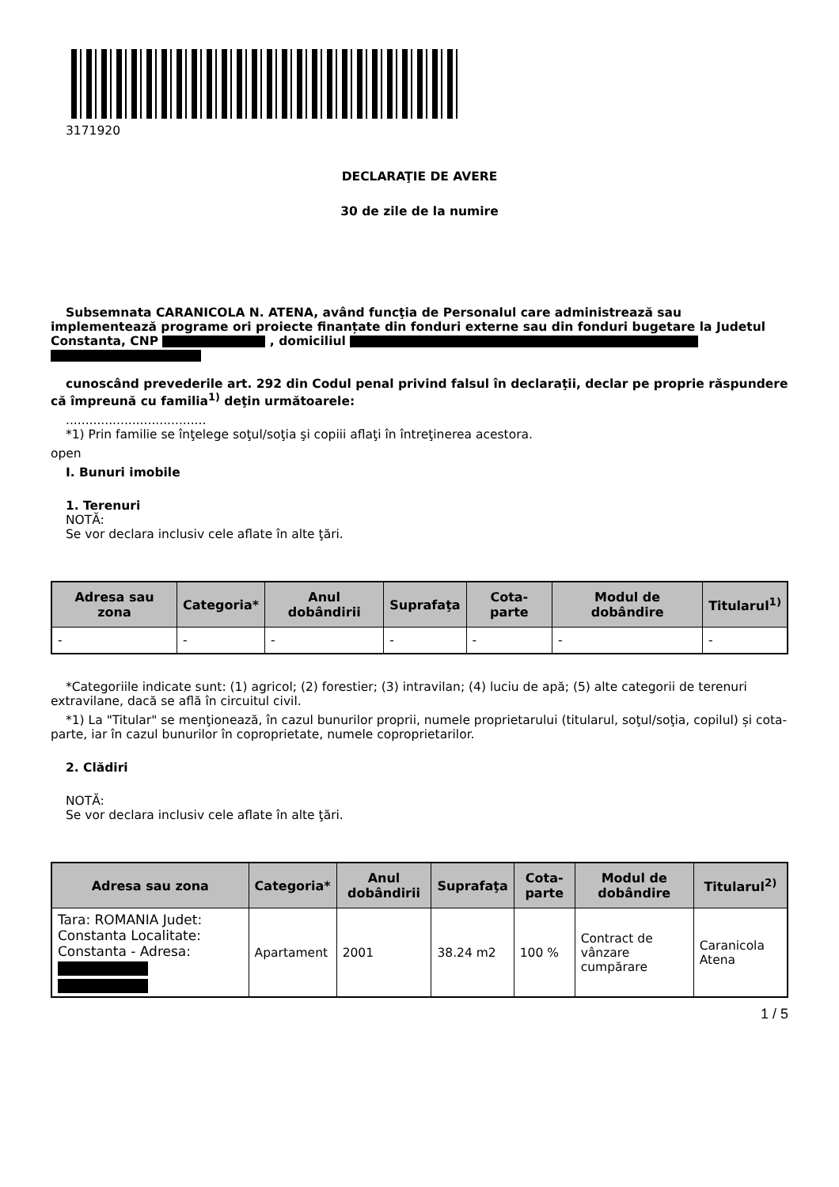3171920
DECLARAŢIE DE AVERE
30 de zile de la numire
Subsemnata CARANICOLA N. ATENA, având funcţia de Personalul care administrează sau implementează programe ori proiecte finanțate din fonduri externe sau din fonduri bugetare la Judetul Constanta, CNP , domiciliul
cunoscând prevederile art. 292 din Codul penal privind falsul în declaraţii, declar pe proprie răspundere că împreună cu familia<sup>1)</sup> deţin următoarele:
....................................
*1) Prin familie se înţelege soţul/soţia şi copiii aflaţi în întreţinerea acestora.
open
I. Bunuri imobile
1. Terenuri
NOTĂ:
Se vor declara inclusiv cele aflate în alte ţări.
| Adresa sau zona | Categoria* | Anul dobândirii | Suprafaţa | Cota-parte | Modul de dobândire | Titularul<sup>1)</sup> |
| --- | --- | --- | --- | --- | --- | --- |
| - | - | - | - | - | - | - |
*Categoriile indicate sunt: (1) agricol; (2) forestier; (3) intravilan; (4) luciu de apă; (5) alte categorii de terenuri extravilane, dacă se află în circuitul civil.
*1) La "Titular" se menţionează, în cazul bunurilor proprii, numele proprietarului (titularul, soţul/soţia, copilul) și cota-parte, iar în cazul bunurilor în coproprietate, numele coproprietarilor.
2. Clădiri
NOTĂ:
Se vor declara inclusiv cele aflate în alte ţări.
| Adresa sau zona | Categoria* | Anul dobândirii | Suprafaţa | Cota-parte | Modul de dobândire | Titularul<sup>2)</sup> |
| --- | --- | --- | --- | --- | --- | --- |
| Tara: ROMANIA Judet: Constanta Localitate: Constanta - Adresa: | Apartament | 2001 | 38.24 m2 | 100 % | Contract de vânzare cumpărare | Caranicola Atena |
1 / 5